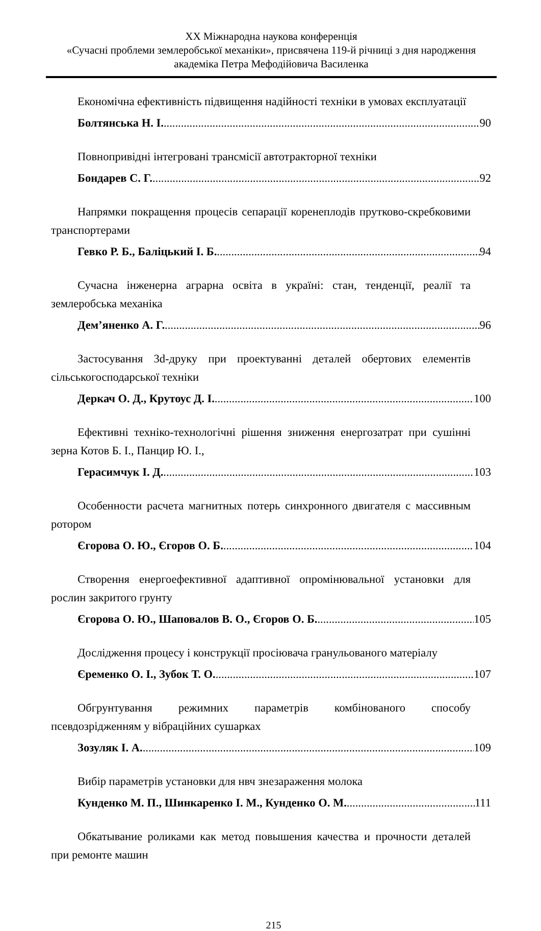XX Міжнародна наукова конференція
«Сучасні проблеми землеробської механіки», присвячена 119-й річниці з дня народження академіка Петра Мефодійовича Василенка
Економічна ефективність підвищення надійності техніки в умовах експлуатації
Болтянська Н. І. 90
Повнопривідні інтегровані трансмісії автотракторної техніки
Бондарев С. Г. 92
Напрямки покращення процесів сепарації коренеплодів прутково-скребковими транспортерами
Гевко Р. Б., Баліцький І. Б. 94
Сучасна інженерна аграрна освіта в україні: стан, тенденції, реалії та землеробська механіка
Дем’яненко А. Г. 96
Застосування 3d-друку при проектуванні деталей обертових елементів сільськогосподарської техніки
Деркач О. Д., Крутоус Д. І. 100
Ефективні техніко-технологічні рішення зниження енергозатрат при сушінні зерна Котов Б. І., Панцир Ю. І.,
Герасимчук І. Д. 103
Особенности расчета магнитных потерь синхронного двигателя с массивным ротором
Єгорова О. Ю., Єгоров О. Б. 104
Створення енергоефективної адаптивної опромінювальної установки для рослин закритого грунту
Єгорова О. Ю., Шаповалов В. О., Єгоров О. Б. 105
Дослідження процесу і конструкції просіювача гранульованого матеріалу
Єременко О. І., Зубок Т. О. 107
Обгрунтування режимних параметрів комбінованого способу псевдозрідженням у вібраційних сушарках
Зозуляк І. А. 109
Вибір параметрів установки для нвч знезараження молока
Кунденко М. П., Шинкаренко І. М., Кунденко О. М. 111
Обкатывание роликами как метод повышения качества и прочности деталей при ремонте машин
215